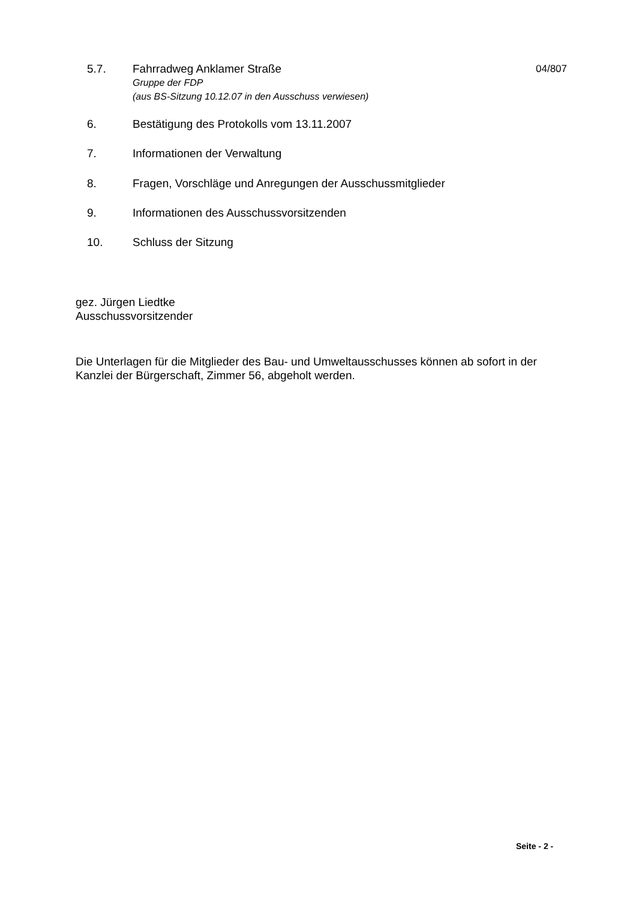5.7. Fahrradweg Anklamer Straße
Gruppe der FDP
(aus BS-Sitzung 10.12.07 in den Ausschuss verwiesen)
04/807
6. Bestätigung des Protokolls vom 13.11.2007
7. Informationen der Verwaltung
8. Fragen, Vorschläge und Anregungen der Ausschussmitglieder
9. Informationen des Ausschussvorsitzenden
10. Schluss der Sitzung
gez. Jürgen Liedtke
Ausschussvorsitzender
Die Unterlagen für die Mitglieder des Bau- und Umweltausschusses können ab sofort in der Kanzlei der Bürgerschaft, Zimmer 56, abgeholt werden.
Seite - 2 -